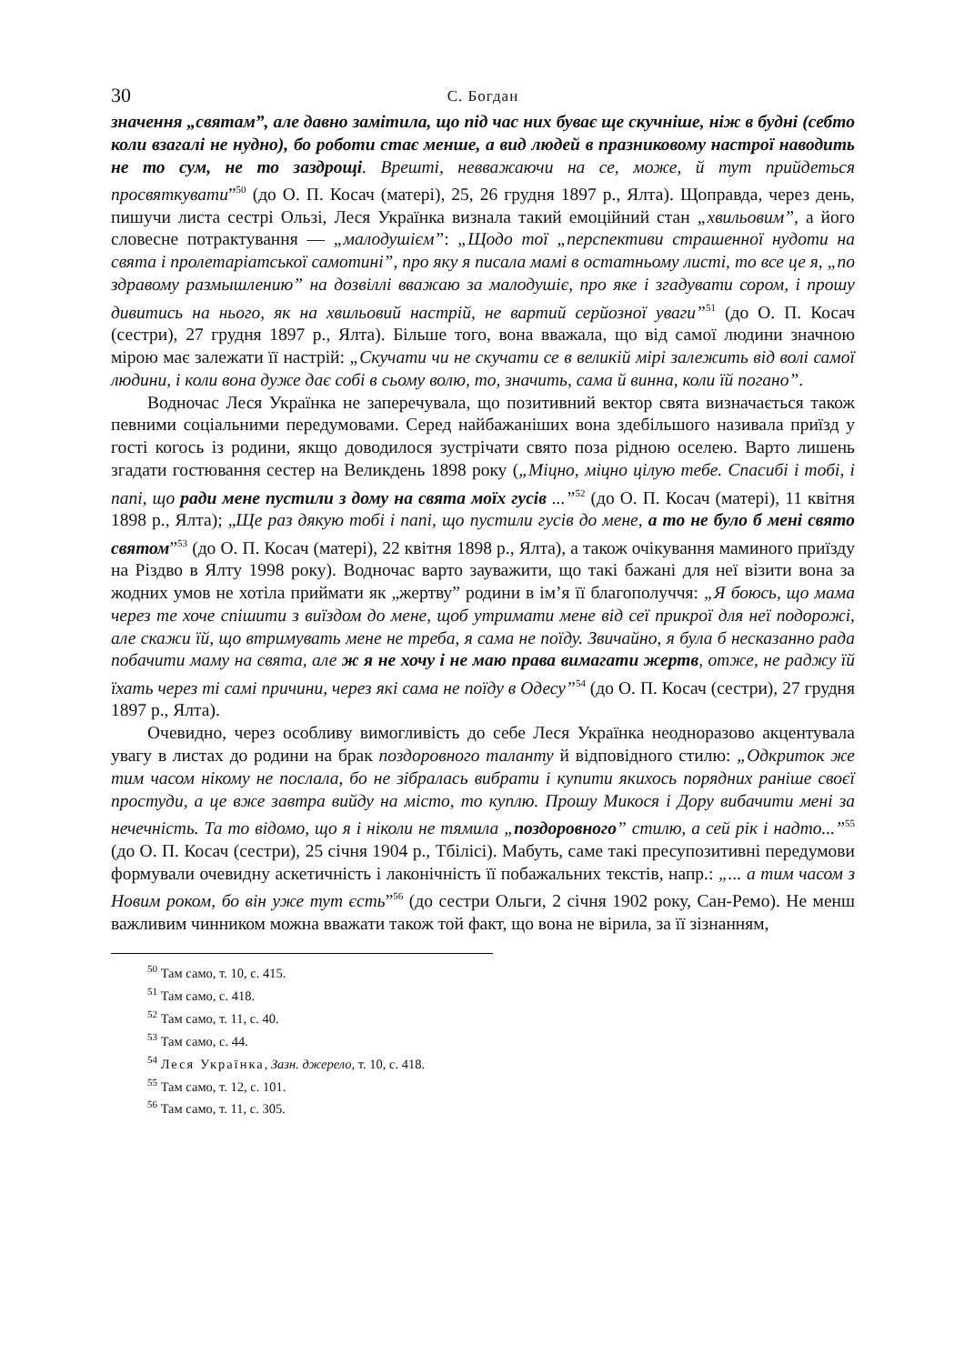30 С. Богдан
значення „святам”, але давно замітила, що під час них буває ще скучніше, ніж в будні (себто коли взагалі не нудно), бо роботи стає менше, а вид людей в празниковому настрої наводить не то сум, не то заздрощі. Врешті, невважаючи на се, може, й тут прийдеться просвяткувати”<sup>50</sup> (до О. П. Косач (матері), 25, 26 грудня 1897 р., Ялта). Щоправда, через день, пишучи листа сестрі Ользі, Леся Українка визнала такий емоційний стан „хвильовим”, а його словесне потрактування — „малодушієм”: „Щодо тої „перспективи страшенної нудоти на свята і пролетаріатської самотині”, про яку я писала мамі в остатньому листі, то все це я, „по здравому размышлению” на дозвіллі вважаю за малодушіє, про яке і згадувати сором, і прошу дивитись на нього, як на хвильовий настрій, не вартий серйозної уваги”<sup>51</sup> (до О. П. Косач (сестри), 27 грудня 1897 р., Ялта). Більше того, вона вважала, що від самої людини значною мірою має залежати її настрій: „Скучати чи не скучати се в великій мірі залежить від волі самої людини, і коли вона дуже дає собі в сьому волю, то, значить, сама й винна, коли їй погано”.
Водночас Леся Українка не заперечувала, що позитивний вектор свята визначається також певними соціальними передумовами. Серед найбажаніших вона здебільшого називала приїзд у гості когось із родини, якщо доводилося зустрічати свято поза рідною оселею. Варто лишень згадати гостювання сестер на Великдень 1898 року („Міцно, міцно цілую тебе. Спасибі і тобі, і папі, що ради мене пустили з дому на свята моїх гусів ...”<sup>52</sup> (до О. П. Косач (матері), 11 квітня 1898 р., Ялта); „Ще раз дякую тобі і папі, що пустили гусів до мене, а то не було б мені свято святом”<sup>53</sup> (до О. П. Косач (матері), 22 квітня 1898 р., Ялта), а також очікування маминого приїзду на Різдво в Ялту 1998 року). Водночас варто зауважити, що такі бажані для неї візити вона за жодних умов не хотіла приймати як „жертву” родини в ім’я її благополуччя: „Я боюсь, що мама через те хоче спішити з виїздом до мене, щоб утримати мене від сеї прикрої для неї подорожі, але скажи їй, що втримувать мене не треба, я сама не поїду. Звичайно, я була б несказанно рада побачити маму на свята, але ж я не хочу і не маю права вимагати жертв, отже, не раджу їй їхать через ті самі причини, через які сама не поїду в Одесу”<sup>54</sup> (до О. П. Косач (сестри), 27 грудня 1897 р., Ялта).
Очевидно, через особливу вимогливість до себе Леся Українка неодноразово акцентувала увагу в листах до родини на брак поздоровного таланту й відповідного стилю: „Одкриток же тим часом нікому не послала, бо не зібралась вибрати і купити якихось порядних раніше своєї простуди, а це вже завтра вийду на місто, то куплю. Прошу Микося і Дору вибачити мені за нечечність. Та то відомо, що я і ніколи не тямила „поздоровного” стилю, а сей рік і надто...”<sup>55</sup> (до О. П. Косач (сестри), 25 січня 1904 р., Тбілісі). Мабуть, саме такі пресупозитивні передумови формували очевидну аскетичність і лаконічність її побажальних текстів, напр.: „... а тим часом з Новим роком, бо він уже тут єсть”<sup>56</sup> (до сестри Ольги, 2 січня 1902 року, Сан-Ремо). Не менш важливим чинником можна вважати також той факт, що вона не вірила, за її зізнанням,
<sup>50</sup> Там само, т. 10, с. 415.
<sup>51</sup> Там само, с. 418.
<sup>52</sup> Там само, т. 11, с. 40.
<sup>53</sup> Там само, с. 44.
<sup>54</sup> Леся Українка, Зазн. джерело, т. 10, с. 418.
<sup>55</sup> Там само, т. 12, с. 101.
<sup>56</sup> Там само, т. 11, с. 305.